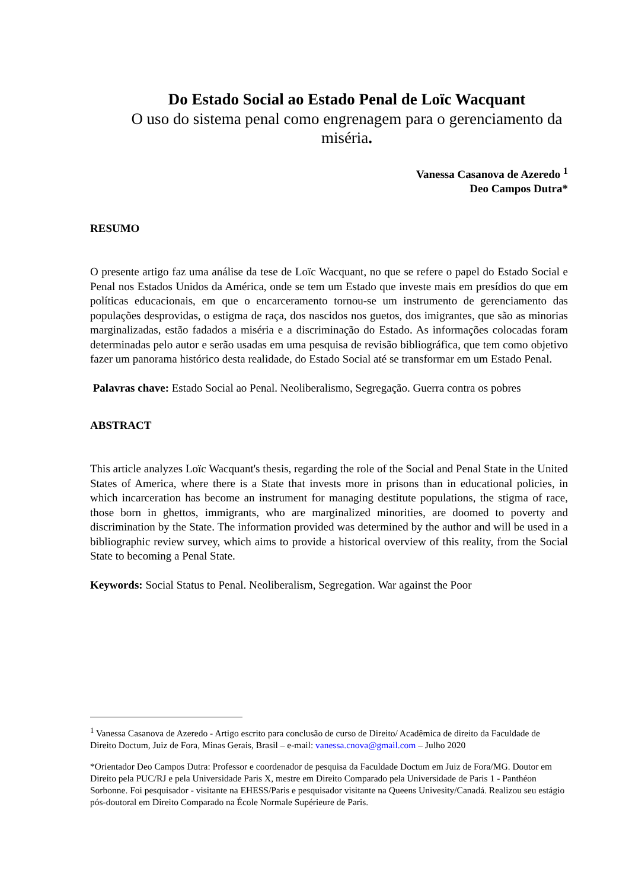Do Estado Social ao Estado Penal de Loïc Wacquant
O uso do sistema penal como engrenagem para o gerenciamento da miséria.
Vanessa Casanova de Azeredo <sup>1</sup>
Deo Campos Dutra*
RESUMO
O presente artigo faz uma análise da tese de Loïc Wacquant, no que se refere o papel do Estado Social e Penal nos Estados Unidos da América, onde se tem um Estado que investe mais em presídios do que em políticas educacionais, em que o encarceramento tornou-se um instrumento de gerenciamento das populações desprovidas, o estigma de raça, dos nascidos nos guetos, dos imigrantes, que são as minorias marginalizadas, estão fadados a miséria e a discriminação do Estado. As informações colocadas foram determinadas pelo autor e serão usadas em uma pesquisa de revisão bibliográfica, que tem como objetivo fazer um panorama histórico desta realidade, do Estado Social até se transformar em um Estado Penal.
Palavras chave: Estado Social ao Penal. Neoliberalismo, Segregação. Guerra contra os pobres
ABSTRACT
This article analyzes Loïc Wacquant's thesis, regarding the role of the Social and Penal State in the United States of America, where there is a State that invests more in prisons than in educational policies, in which incarceration has become an instrument for managing destitute populations, the stigma of race, those born in ghettos, immigrants, who are marginalized minorities, are doomed to poverty and discrimination by the State. The information provided was determined by the author and will be used in a bibliographic review survey, which aims to provide a historical overview of this reality, from the Social State to becoming a Penal State.
Keywords: Social Status to Penal. Neoliberalism, Segregation. War against the Poor
<sup>1</sup> Vanessa Casanova de Azeredo - Artigo escrito para conclusão de curso de Direito/ Acadêmica de direito da Faculdade de Direito Doctum, Juiz de Fora, Minas Gerais, Brasil – e-mail: vanessa.cnova@gmail.com – Julho 2020
*Orientador Deo Campos Dutra: Professor e coordenador de pesquisa da Faculdade Doctum em Juiz de Fora/MG. Doutor em Direito pela PUC/RJ e pela Universidade Paris X, mestre em Direito Comparado pela Universidade de Paris 1 - Panthéon Sorbonne. Foi pesquisador - visitante na EHESS/Paris e pesquisador visitante na Queens Univesity/Canadá. Realizou seu estágio pós-doutoral em Direito Comparado na École Normale Supérieure de Paris.